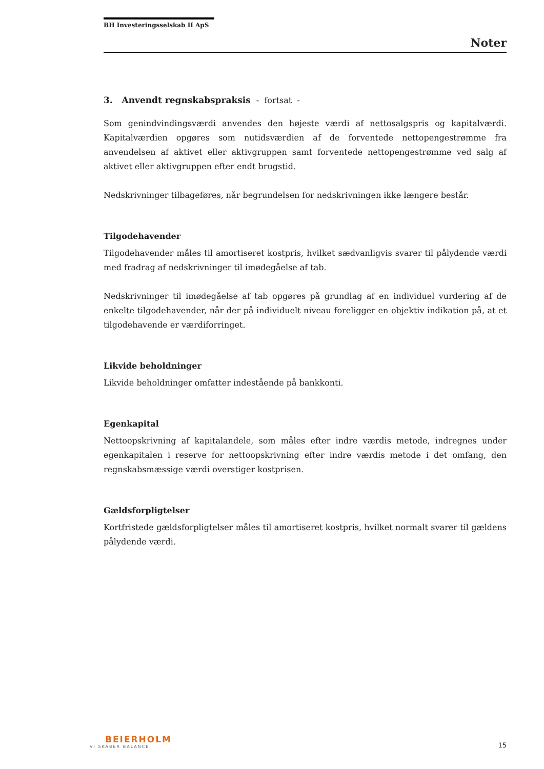BH Investeringsselskab II ApS
Noter
3. Anvendt regnskabspraksis - fortsat -
Som genindvindingsværdi anvendes den højeste værdi af nettosalgspris og kapitalværdi. Kapitalværdien opgøres som nutidsværdien af de forventede nettopengestrømme fra anvendelsen af aktivet eller aktivgruppen samt forventede nettopengestrømme ved salg af aktivet eller aktivgruppen efter endt brugstid.
Nedskrivninger tilbageføres, når begrundelsen for nedskrivningen ikke længere består.
Tilgodehavender
Tilgodehavender måles til amortiseret kostpris, hvilket sædvanligvis svarer til pålydende værdi med fradrag af nedskrivninger til imødegåelse af tab.
Nedskrivninger til imødegåelse af tab opgøres på grundlag af en individuel vurdering af de enkelte tilgodehavender, når der på individuelt niveau foreligger en objektiv indikation på, at et tilgodehavende er værdiforringet.
Likvide beholdninger
Likvide beholdninger omfatter indestående på bankkonti.
Egenkapital
Nettoopskrivning af kapitalandele, som måles efter indre værdis metode, indregnes under egenkapitalen i reserve for nettoopskrivning efter indre værdis metode i det omfang, den regnskabsmæssige værdi overstiger kostprisen.
Gældsforpligtelser
Kortfristede gældsforpligtelser måles til amortiseret kostpris, hvilket normalt svarer til gældens pålydende værdi.
BEIERHOLM
VI SKABER BALANCE
15